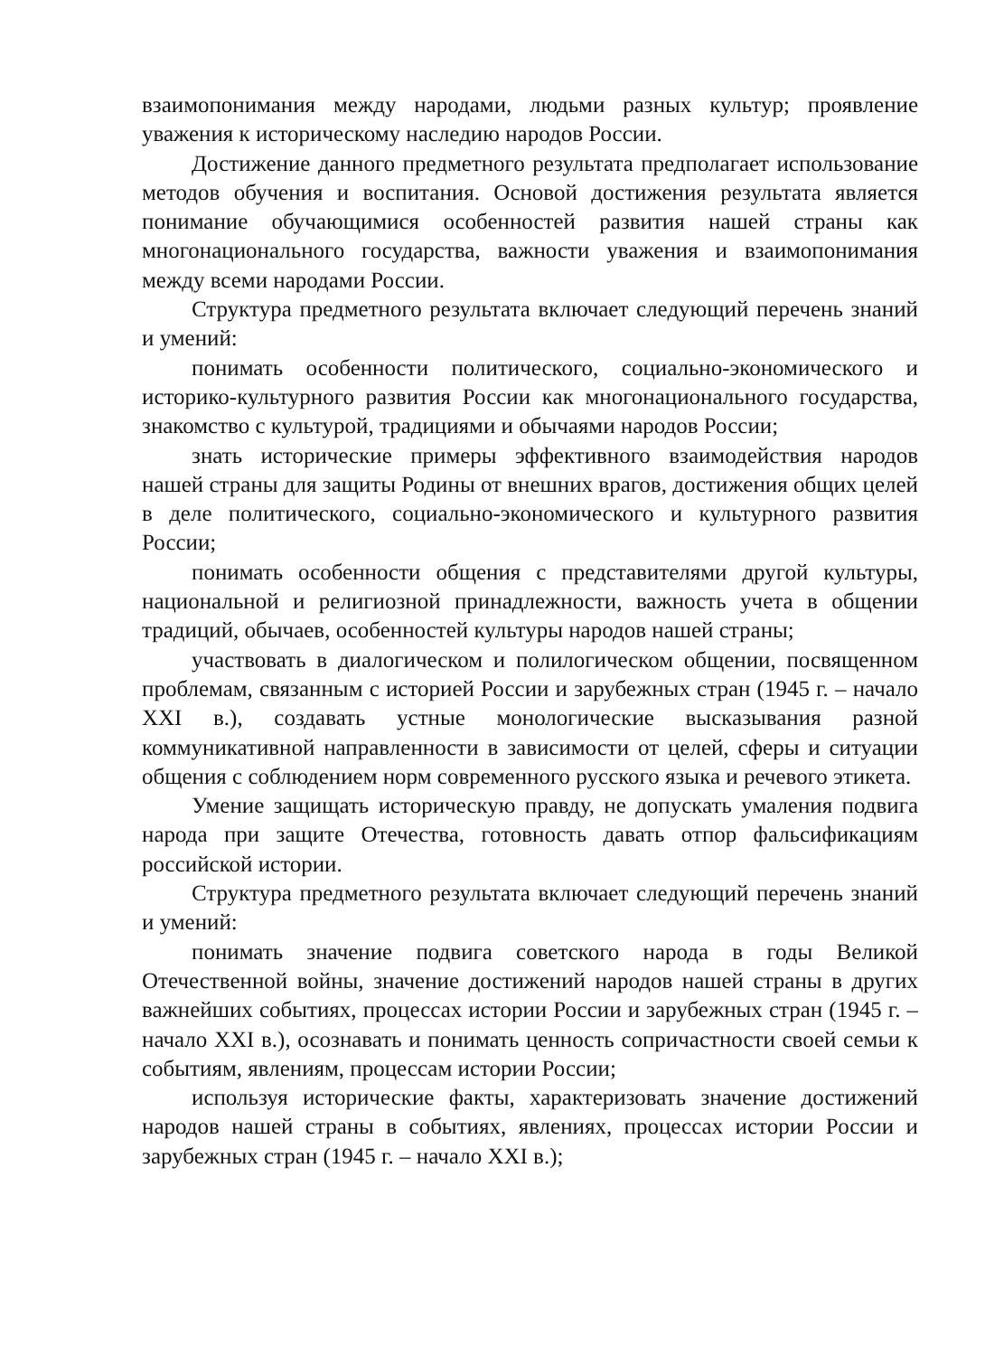взаимопонимания между народами, людьми разных культур; проявление уважения к историческому наследию народов России.
Достижение данного предметного результата предполагает использование методов обучения и воспитания. Основой достижения результата является понимание обучающимися особенностей развития нашей страны как многонационального государства, важности уважения и взаимопонимания между всеми народами России.
Структура предметного результата включает следующий перечень знаний и умений:
понимать особенности политического, социально-экономического и историко-культурного развития России как многонационального государства, знакомство с культурой, традициями и обычаями народов России;
знать исторические примеры эффективного взаимодействия народов нашей страны для защиты Родины от внешних врагов, достижения общих целей в деле политического, социально-экономического и культурного развития России;
понимать особенности общения с представителями другой культуры, национальной и религиозной принадлежности, важность учета в общении традиций, обычаев, особенностей культуры народов нашей страны;
участвовать в диалогическом и полилогическом общении, посвященном проблемам, связанным с историей России и зарубежных стран (1945 г. – начало XXI в.), создавать устные монологические высказывания разной коммуникативной направленности в зависимости от целей, сферы и ситуации общения с соблюдением норм современного русского языка и речевого этикета.
Умение защищать историческую правду, не допускать умаления подвига народа при защите Отечества, готовность давать отпор фальсификациям российской истории.
Структура предметного результата включает следующий перечень знаний и умений:
понимать значение подвига советского народа в годы Великой Отечественной войны, значение достижений народов нашей страны в других важнейших событиях, процессах истории России и зарубежных стран (1945 г. – начало XXI в.), осознавать и понимать ценность сопричастности своей семьи к событиям, явлениям, процессам истории России;
используя исторические факты, характеризовать значение достижений народов нашей страны в событиях, явлениях, процессах истории России и зарубежных стран (1945 г. – начало XXI в.);